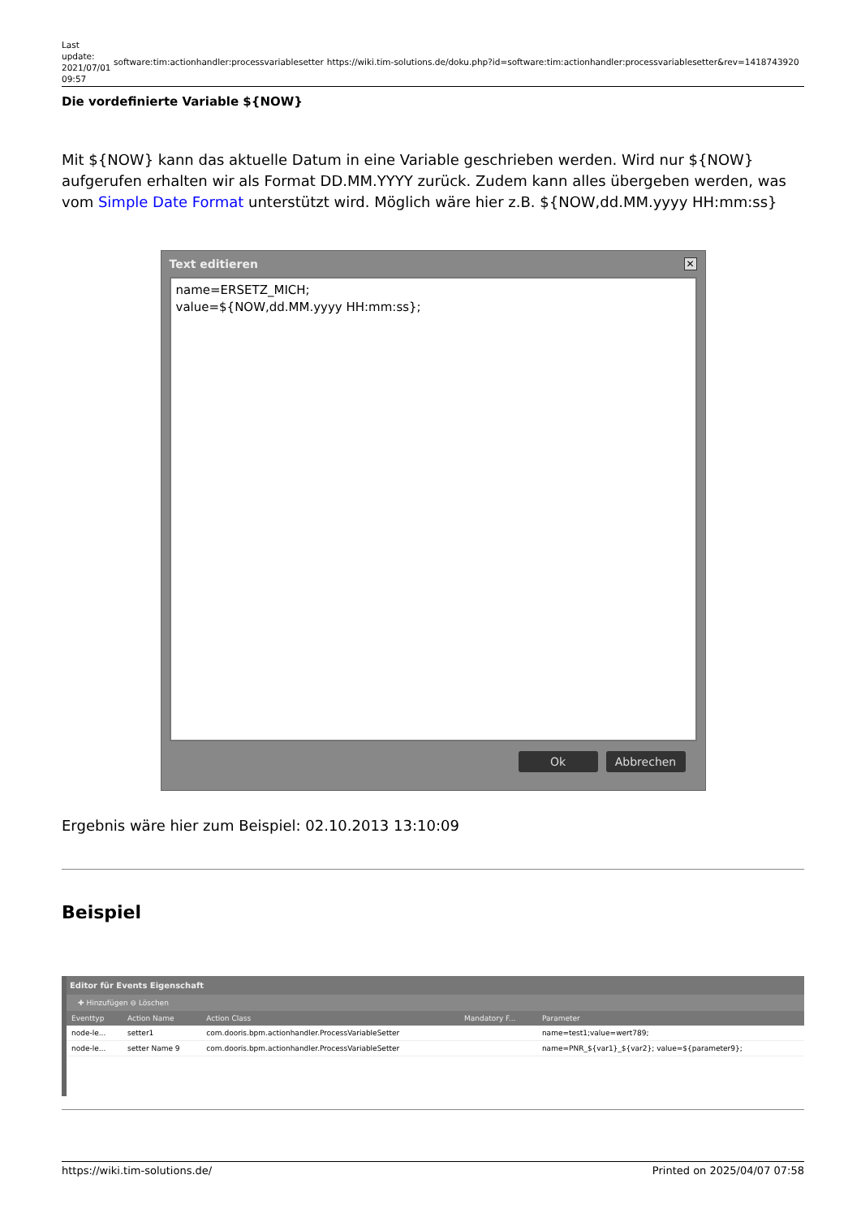Last update: 2021/07/01 09:57
software:tim:actionhandler:processvariablesetter
https://wiki.tim-solutions.de/doku.php?id=software:tim:actionhandler:processvariablesetter&rev=1418743920
Die vordefinierte Variable ${NOW}
Mit ${NOW} kann das aktuelle Datum in eine Variable geschrieben werden. Wird nur ${NOW} aufgerufen erhalten wir als Format DD.MM.YYYY zurück. Zudem kann alles übergeben werden, was vom Simple Date Format unterstützt wird. Möglich wäre hier z.B. ${NOW,dd.MM.yyyy HH:mm:ss}
Text editieren
✕
name=ERSETZ_MICH;
value=${NOW,dd.MM.yyyy HH:mm:ss};
Ok Abbrechen
Ergebnis wäre hier zum Beispiel: 02.10.2013 13:10:09
Beispiel
Editor für Events Eigenschaft
✚ Hinzufügen ⊖ Löschen
| Eventtyp | Action Name | Action Class | Mandatory F... | Parameter |
| --- | --- | --- | --- | --- |
| node-le... | setter1 | com.dooris.bpm.actionhandler.ProcessVariableSetter | | name=test1;value=wert789; |
| node-le... | setter Name 9 | com.dooris.bpm.actionhandler.ProcessVariableSetter | | name=PNR_${var1}_${var2}; value=${parameter9}; |
https://wiki.tim-solutions.de/ Printed on 2025/04/07 07:58